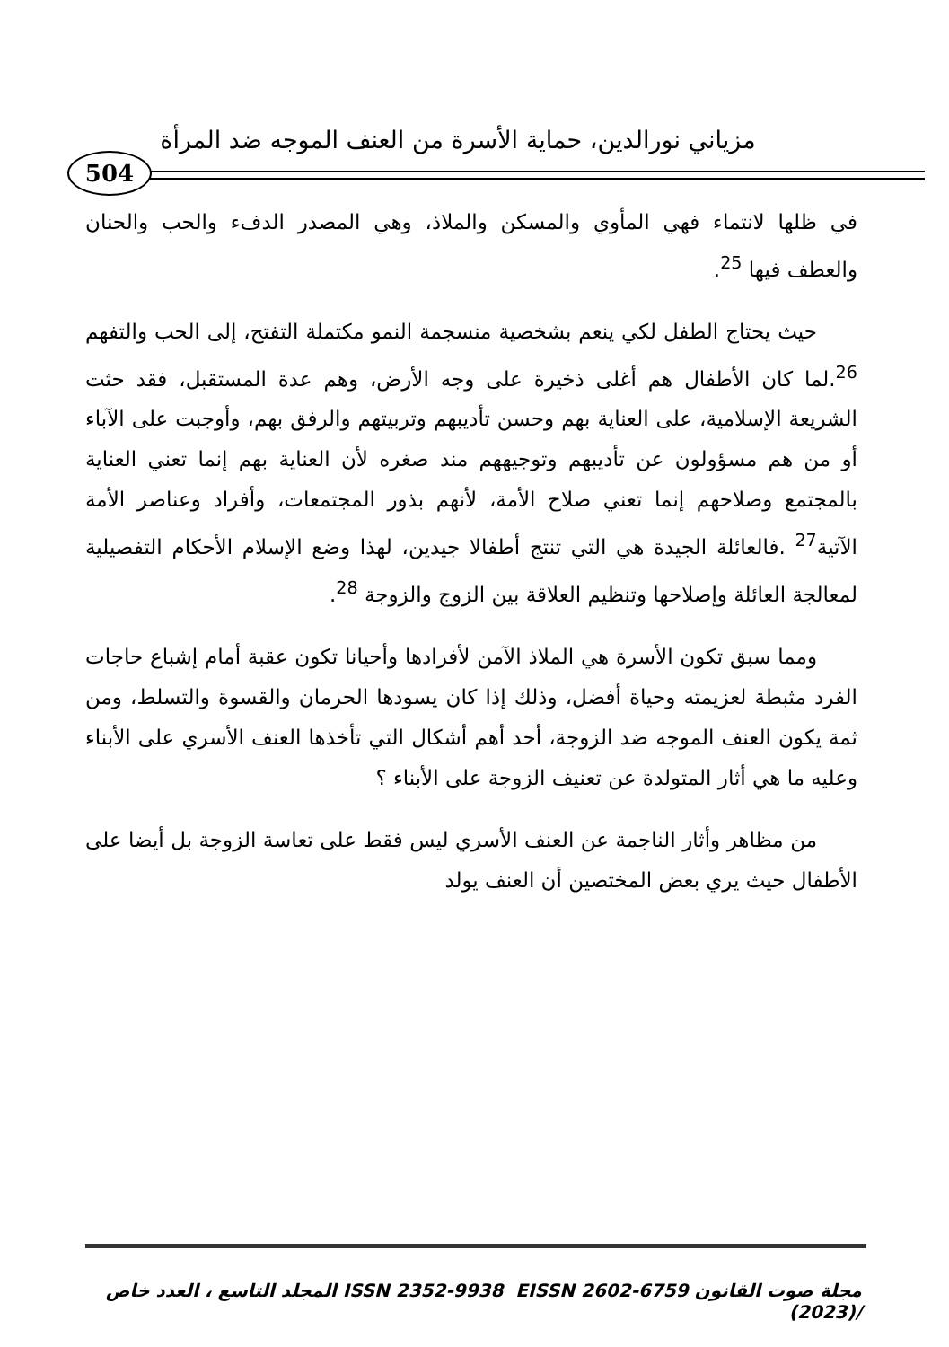مزياني نورالدين، حماية الأسرة من العنف الموجه ضد المرأة
504
في ظلها لانتماء فهي المأوي والمسكن والملاذ، وهي المصدر الدفء والحب والحنان والعطف فيها <sup>25</sup>.
حيث يحتاج الطفل لكي ينعم بشخصية منسجمة النمو مكتملة التفتح، إلى الحب والتفهم <sup>26</sup>.لما كان الأطفال هم أغلى ذخيرة على وجه الأرض، وهم عدة المستقبل، فقد حثت الشريعة الإسلامية، على العناية بهم وحسن تأديبهم وتربيتهم والرفق بهم، وأوجبت على الآباء أو من هم مسؤولون عن تأديبهم وتوجيههم مند صغره لأن العناية بهم إنما تعني العناية بالمجتمع وصلاحهم إنما تعني صلاح الأمة، لأنهم بذور المجتمعات، وأفراد وعناصر الأمة الآتية<sup>27</sup> .فالعائلة الجيدة هي التي تنتج أطفالا جيدين، لهذا وضع الإسلام الأحكام التفصيلية لمعالجة العائلة وإصلاحها وتنظيم العلاقة بين الزوج والزوجة <sup>28</sup>.
ومما سبق تكون الأسرة هي الملاذ الآمن لأفرادها وأحيانا تكون عقبة أمام إشباع حاجات الفرد مثبطة لعزيمته وحياة أفضل، وذلك إذا كان يسودها الحرمان والقسوة والتسلط، ومن ثمة يكون العنف الموجه ضد الزوجة، أحد أهم أشكال التي تأخذها العنف الأسري على الأبناء وعليه ما هي أثار المتولدة عن تعنيف الزوجة على الأبناء ؟
من مظاهر وأثار الناجمة عن العنف الأسري ليس فقط على تعاسة الزوجة بل أيضا على الأطفال حيث يري بعض المختصين أن العنف يولد
مجلة صوت القانون ISSN 2352-9938 EISSN 2602-6759 المجلد التاسع ، العدد خاص /(2023)